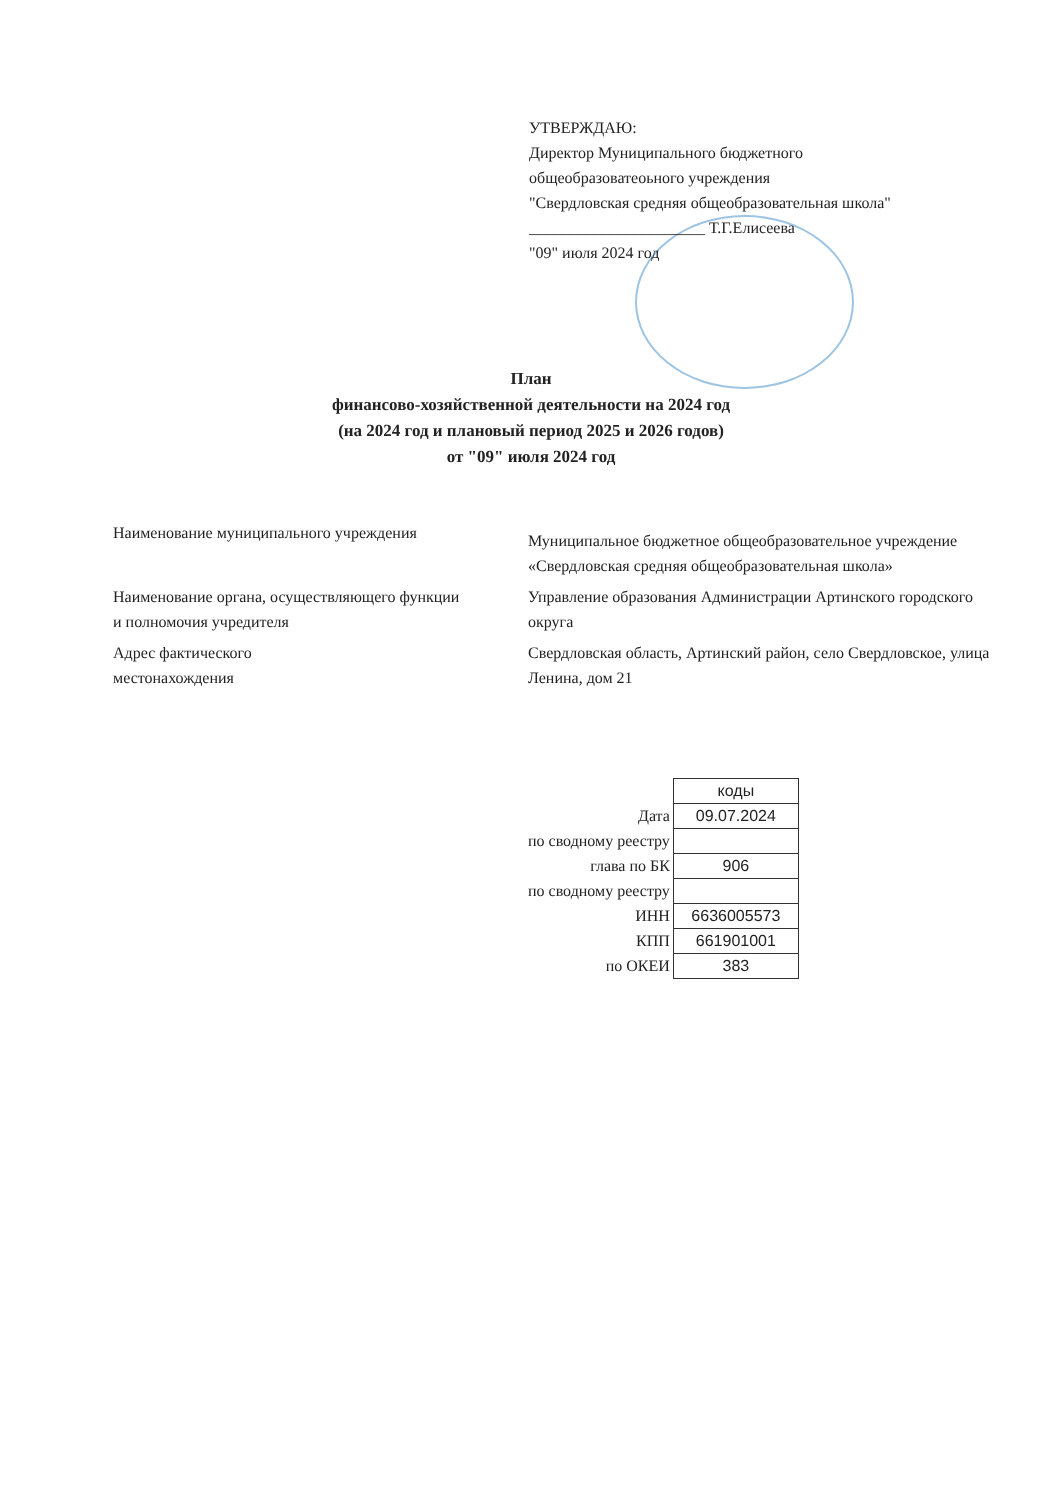УТВЕРЖДАЮ:
Директор Муниципального бюджетного
общеобразоватеоьного учреждения
"Свердловская средняя общеобразовательная школа"
______________________ Т.Г.Елисеева
"09" июля 2024 год
План
финансово-хозяйственной деятельности на 2024 год
(на 2024 год и плановый период 2025 и 2026 годов)
от "09" июля 2024 год
Наименование муниципального учреждения
Муниципальное бюджетное общеобразовательное учреждение «Свердловская средняя общеобразовательная школа»
Наименование органа, осуществляющего функции
и полномочия учредителя
Управление образования Администрации Артинского городского округа
Адрес фактического
местонахождения
Свердловская область, Артинский район, село Свердловское, улица Ленина, дом 21
| | коды |
| Дата | 09.07.2024 |
| по сводному реестру | |
| глава по БК | 906 |
| по сводному реестру | |
| ИНН | 6636005573 |
| КПП | 661901001 |
| по ОКЕИ | 383 |